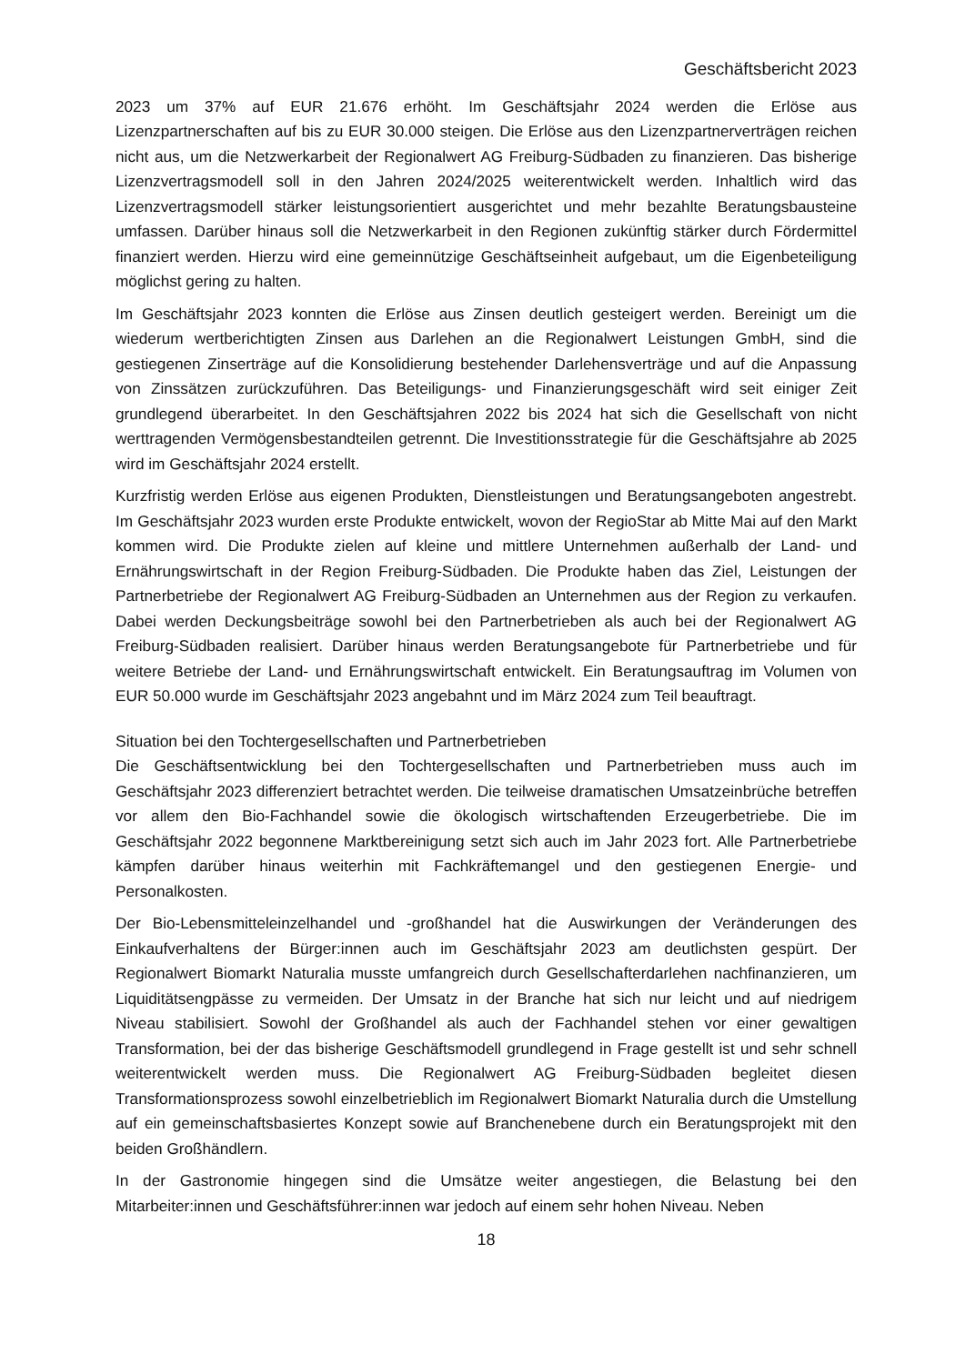Geschäftsbericht 2023
2023 um 37% auf EUR 21.676 erhöht. Im Geschäftsjahr 2024 werden die Erlöse aus Lizenzpartnerschaften auf bis zu EUR 30.000 steigen. Die Erlöse aus den Lizenzpartnerverträgen reichen nicht aus, um die Netzwerkarbeit der Regionalwert AG Freiburg-Südbaden zu finanzieren. Das bisherige Lizenzvertragsmodell soll in den Jahren 2024/2025 weiterentwickelt werden. Inhaltlich wird das Lizenzvertragsmodell stärker leistungsorientiert ausgerichtet und mehr bezahlte Beratungsbausteine umfassen. Darüber hinaus soll die Netzwerkarbeit in den Regionen zukünftig stärker durch Fördermittel finanziert werden. Hierzu wird eine gemeinnützige Geschäftseinheit aufgebaut, um die Eigenbeteiligung möglichst gering zu halten.
Im Geschäftsjahr 2023 konnten die Erlöse aus Zinsen deutlich gesteigert werden. Bereinigt um die wiederum wertberichtigten Zinsen aus Darlehen an die Regionalwert Leistungen GmbH, sind die gestiegenen Zinserträge auf die Konsolidierung bestehender Darlehensverträge und auf die Anpassung von Zinssätzen zurückzuführen. Das Beteiligungs- und Finanzierungsgeschäft wird seit einiger Zeit grundlegend überarbeitet. In den Geschäftsjahren 2022 bis 2024 hat sich die Gesellschaft von nicht werttragenden Vermögensbestandteilen getrennt. Die Investitionsstrategie für die Geschäftsjahre ab 2025 wird im Geschäftsjahr 2024 erstellt.
Kurzfristig werden Erlöse aus eigenen Produkten, Dienstleistungen und Beratungsangeboten angestrebt. Im Geschäftsjahr 2023 wurden erste Produkte entwickelt, wovon der RegioStar ab Mitte Mai auf den Markt kommen wird. Die Produkte zielen auf kleine und mittlere Unternehmen außerhalb der Land- und Ernährungswirtschaft in der Region Freiburg-Südbaden. Die Produkte haben das Ziel, Leistungen der Partnerbetriebe der Regionalwert AG Freiburg-Südbaden an Unternehmen aus der Region zu verkaufen. Dabei werden Deckungsbeiträge sowohl bei den Partnerbetrieben als auch bei der Regionalwert AG Freiburg-Südbaden realisiert. Darüber hinaus werden Beratungsangebote für Partnerbetriebe und für weitere Betriebe der Land- und Ernährungswirtschaft entwickelt. Ein Beratungsauftrag im Volumen von EUR 50.000 wurde im Geschäftsjahr 2023 angebahnt und im März 2024 zum Teil beauftragt.
Situation bei den Tochtergesellschaften und Partnerbetrieben
Die Geschäftsentwicklung bei den Tochtergesellschaften und Partnerbetrieben muss auch im Geschäftsjahr 2023 differenziert betrachtet werden. Die teilweise dramatischen Umsatzeinbrüche betreffen vor allem den Bio-Fachhandel sowie die ökologisch wirtschaftenden Erzeugerbetriebe. Die im Geschäftsjahr 2022 begonnene Marktbereinigung setzt sich auch im Jahr 2023 fort. Alle Partnerbetriebe kämpfen darüber hinaus weiterhin mit Fachkräftemangel und den gestiegenen Energie- und Personalkosten.
Der Bio-Lebensmitteleinzelhandel und -großhandel hat die Auswirkungen der Veränderungen des Einkaufverhaltens der Bürger:innen auch im Geschäftsjahr 2023 am deutlichsten gespürt. Der Regionalwert Biomarkt Naturalia musste umfangreich durch Gesellschafterdarlehen nachfinanzieren, um Liquiditätsengpässe zu vermeiden. Der Umsatz in der Branche hat sich nur leicht und auf niedrigem Niveau stabilisiert. Sowohl der Großhandel als auch der Fachhandel stehen vor einer gewaltigen Transformation, bei der das bisherige Geschäftsmodell grundlegend in Frage gestellt ist und sehr schnell weiterentwickelt werden muss. Die Regionalwert AG Freiburg-Südbaden begleitet diesen Transformationsprozess sowohl einzelbetrieblich im Regionalwert Biomarkt Naturalia durch die Umstellung auf ein gemeinschaftsbasiertes Konzept sowie auf Branchenebene durch ein Beratungsprojekt mit den beiden Großhändlern.
In der Gastronomie hingegen sind die Umsätze weiter angestiegen, die Belastung bei den Mitarbeiter:innen und Geschäftsführer:innen war jedoch auf einem sehr hohen Niveau. Neben
18